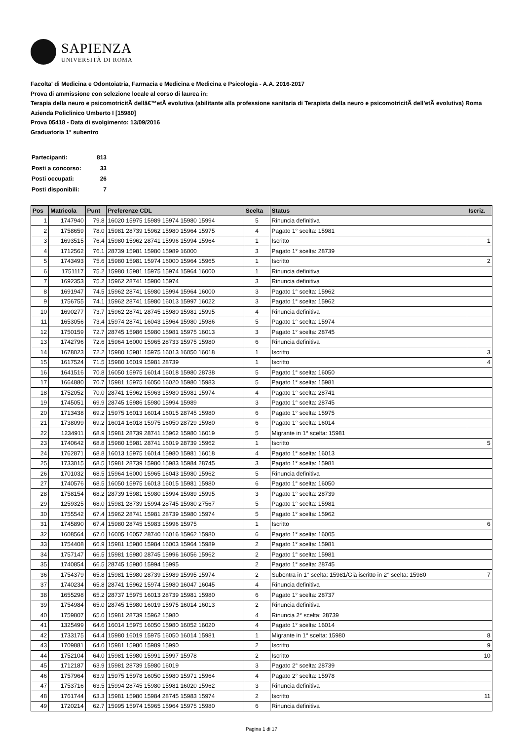SAPIENZA
UNIVERSITÀ DI ROMA
Facolta' di Medicina e Odontoiatria, Farmacia e Medicina e Medicina e Psicologia - A.A. 2016-2017
Prova di ammissione con selezione locale al corso di laurea in:
Terapia della neuro e psicomotricitÃ dellâ€™etÃ evolutiva (abilitante alla professione sanitaria di Terapista della neuro e psicomotricitÃ dell'etÃ evolutiva) Roma Azienda Policlinico Umberto I [15980]
Prova 05418 - Data di svolgimento: 13/09/2016
Graduatoria 1° subentro
| Partecipanti: | 813 |
| Posti a concorso: | 33 |
| Posti occupati: | 26 |
| Posti disponibili: | 7 |
| Pos | Matricola | Punt | Preferenze CDL | Scelta | Status | Iscriz. |
| --- | --- | --- | --- | --- | --- | --- |
| 1 | 1747940 | 79.8 | 16020 15975 15989 15974 15980 15994 | 5 | Rinuncia definitiva | |
| 2 | 1758659 | 78.0 | 15981 28739 15962 15980 15964 15975 | 4 | Pagato 1° scelta: 15981 | |
| 3 | 1693515 | 76.4 | 15980 15962 28741 15996 15994 15964 | 1 | Iscritto | 1 |
| 4 | 1712562 | 76.1 | 28739 15981 15980 15989 16000 | 3 | Pagato 1° scelta: 28739 | |
| 5 | 1743493 | 75.6 | 15980 15981 15974 16000 15964 15965 | 1 | Iscritto | 2 |
| 6 | 1751117 | 75.2 | 15980 15981 15975 15974 15964 16000 | 1 | Rinuncia definitiva | |
| 7 | 1692353 | 75.2 | 15962 28741 15980 15974 | 3 | Rinuncia definitiva | |
| 8 | 1691947 | 74.5 | 15962 28741 15980 15994 15964 16000 | 3 | Pagato 1° scelta: 15962 | |
| 9 | 1756755 | 74.1 | 15962 28741 15980 16013 15997 16022 | 3 | Pagato 1° scelta: 15962 | |
| 10 | 1690277 | 73.7 | 15962 28741 28745 15980 15981 15995 | 4 | Rinuncia definitiva | |
| 11 | 1653056 | 73.4 | 15974 28741 16043 15964 15980 15986 | 5 | Pagato 1° scelta: 15974 | |
| 12 | 1750159 | 72.7 | 28745 15986 15980 15981 15975 16013 | 3 | Pagato 1° scelta: 28745 | |
| 13 | 1742796 | 72.6 | 15964 16000 15965 28733 15975 15980 | 6 | Rinuncia definitiva | |
| 14 | 1678023 | 72.2 | 15980 15981 15975 16013 16050 16018 | 1 | Iscritto | 3 |
| 15 | 1617524 | 71.5 | 15980 16019 15981 28739 | 1 | Iscritto | 4 |
| 16 | 1641516 | 70.8 | 16050 15975 16014 16018 15980 28738 | 5 | Pagato 1° scelta: 16050 | |
| 17 | 1664880 | 70.7 | 15981 15975 16050 16020 15980 15983 | 5 | Pagato 1° scelta: 15981 | |
| 18 | 1752052 | 70.0 | 28741 15962 15963 15980 15981 15974 | 4 | Pagato 1° scelta: 28741 | |
| 19 | 1745051 | 69.9 | 28745 15986 15980 15994 15989 | 3 | Pagato 1° scelta: 28745 | |
| 20 | 1713438 | 69.2 | 15975 16013 16014 16015 28745 15980 | 6 | Pagato 1° scelta: 15975 | |
| 21 | 1738099 | 69.2 | 16014 16018 15975 16050 28729 15980 | 6 | Pagato 1° scelta: 16014 | |
| 22 | 1234911 | 68.9 | 15981 28739 28741 15962 15980 16019 | 5 | Migrante in 1° scelta: 15981 | |
| 23 | 1740642 | 68.8 | 15980 15981 28741 16019 28739 15962 | 1 | Iscritto | 5 |
| 24 | 1762871 | 68.8 | 16013 15975 16014 15980 15981 16018 | 4 | Pagato 1° scelta: 16013 | |
| 25 | 1733015 | 68.5 | 15981 28739 15980 15983 15984 28745 | 3 | Pagato 1° scelta: 15981 | |
| 26 | 1701032 | 68.5 | 15964 16000 15965 16043 15980 15962 | 5 | Rinuncia definitiva | |
| 27 | 1740576 | 68.5 | 16050 15975 16013 16015 15981 15980 | 6 | Pagato 1° scelta: 16050 | |
| 28 | 1758154 | 68.2 | 28739 15981 15980 15994 15989 15995 | 3 | Pagato 1° scelta: 28739 | |
| 29 | 1259325 | 68.0 | 15981 28739 15994 28745 15980 27567 | 5 | Pagato 1° scelta: 15981 | |
| 30 | 1755542 | 67.4 | 15962 28741 15981 28739 15980 15974 | 5 | Pagato 1° scelta: 15962 | |
| 31 | 1745890 | 67.4 | 15980 28745 15983 15996 15975 | 1 | Iscritto | 6 |
| 32 | 1608564 | 67.0 | 16005 16057 28740 16016 15962 15980 | 6 | Pagato 1° scelta: 16005 | |
| 33 | 1754408 | 66.9 | 15981 15980 15984 16003 15964 15989 | 2 | Pagato 1° scelta: 15981 | |
| 34 | 1757147 | 66.5 | 15981 15980 28745 15996 16056 15962 | 2 | Pagato 1° scelta: 15981 | |
| 35 | 1740854 | 66.5 | 28745 15980 15994 15995 | 2 | Pagato 1° scelta: 28745 | |
| 36 | 1754379 | 65.8 | 15981 15980 28739 15989 15995 15974 | 2 | Subentra in 1° scelta: 15981/Già iscritto in 2° scelta: 15980 | 7 |
| 37 | 1740234 | 65.8 | 28741 15962 15974 15980 16047 16045 | 4 | Rinuncia definitiva | |
| 38 | 1655298 | 65.2 | 28737 15975 16013 28739 15981 15980 | 6 | Pagato 1° scelta: 28737 | |
| 39 | 1754984 | 65.0 | 28745 15980 16019 15975 16014 16013 | 2 | Rinuncia definitiva | |
| 40 | 1759807 | 65.0 | 15981 28739 15962 15980 | 4 | Rinuncia 2° scelta: 28739 | |
| 41 | 1325499 | 64.6 | 16014 15975 16050 15980 16052 16020 | 4 | Pagato 1° scelta: 16014 | |
| 42 | 1733175 | 64.4 | 15980 16019 15975 16050 16014 15981 | 1 | Migrante in 1° scelta: 15980 | 8 |
| 43 | 1709881 | 64.0 | 15981 15980 15989 15990 | 2 | Iscritto | 9 |
| 44 | 1752104 | 64.0 | 15981 15980 15991 15997 15978 | 2 | Iscritto | 10 |
| 45 | 1712187 | 63.9 | 15981 28739 15980 16019 | 3 | Pagato 2° scelta: 28739 | |
| 46 | 1757964 | 63.9 | 15975 15978 16050 15980 15971 15964 | 4 | Pagato 2° scelta: 15978 | |
| 47 | 1753716 | 63.5 | 15994 28745 15980 15981 16020 15962 | 3 | Rinuncia definitiva | |
| 48 | 1761744 | 63.3 | 15981 15980 15984 28745 15983 15974 | 2 | Iscritto | 11 |
| 49 | 1720214 | 62.7 | 15995 15974 15965 15964 15975 15980 | 6 | Rinuncia definitiva | |
Pagina 1 di 17